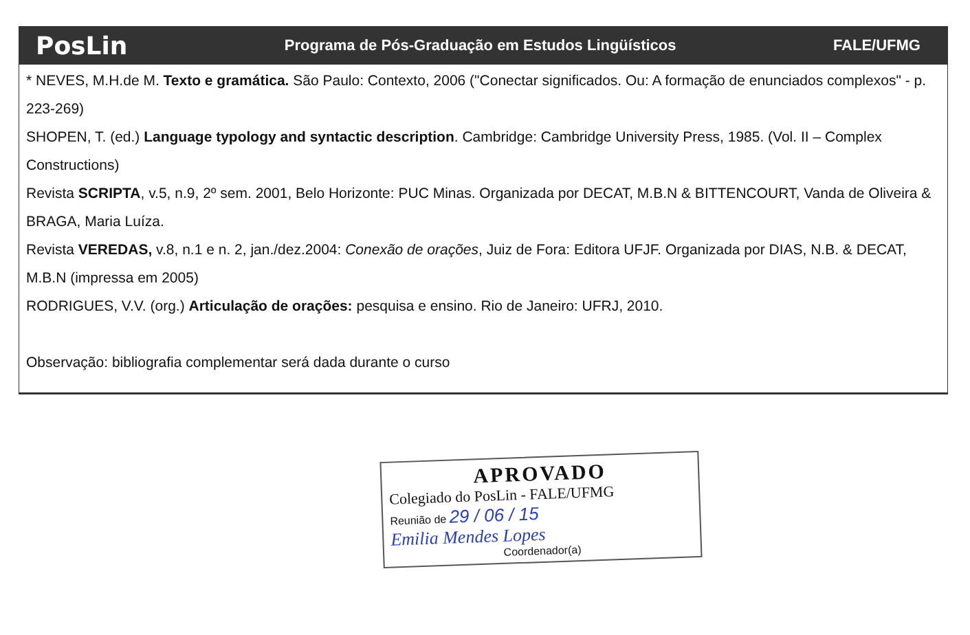PosLin Programa de Pós-Graduação em Estudos Lingüísticos FALE/UFMG
* NEVES, M.H.de M. Texto e gramática. São Paulo: Contexto, 2006 ("Conectar significados. Ou: A formação de enunciados complexos" - p. 223-269)
SHOPEN, T. (ed.) Language typology and syntactic description. Cambridge: Cambridge University Press, 1985. (Vol. II – Complex Constructions)
Revista SCRIPTA, v.5, n.9, 2º sem. 2001, Belo Horizonte: PUC Minas. Organizada por DECAT, M.B.N & BITTENCOURT, Vanda de Oliveira & BRAGA, Maria Luíza.
Revista VEREDAS, v.8, n.1 e n. 2, jan./dez.2004: Conexão de orações, Juiz de Fora: Editora UFJF. Organizada por DIAS, N.B. & DECAT, M.B.N (impressa em 2005)
RODRIGUES, V.V. (org.) Articulação de orações: pesquisa e ensino. Rio de Janeiro: UFRJ, 2010.
Observação: bibliografia complementar será dada durante o curso
APROVADO
Colegiado do PosLin - FALE/UFMG
Reunião de 29 / 06 / 15
Emilia Mendes Lopes
Coordenador(a)